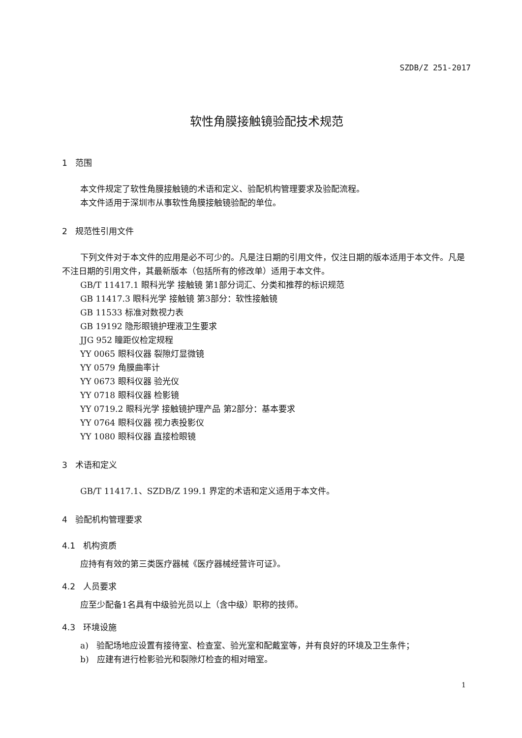SZDB/Z 251-2017
软性角膜接触镜验配技术规范
1 范围
本文件规定了软性角膜接触镜的术语和定义、验配机构管理要求及验配流程。
本文件适用于深圳市从事软性角膜接触镜验配的单位。
2 规范性引用文件
下列文件对于本文件的应用是必不可少的。凡是注日期的引用文件，仅注日期的版本适用于本文件。凡是不注日期的引用文件，其最新版本（包括所有的修改单）适用于本文件。
GB/T 11417.1 眼科光学 接触镜 第1部分词汇、分类和推荐的标识规范
GB 11417.3 眼科光学 接触镜 第3部分：软性接触镜
GB 11533 标准对数视力表
GB 19192 隐形眼镜护理液卫生要求
JJG 952 瞳距仪检定规程
YY 0065 眼科仪器 裂隙灯显微镜
YY 0579 角膜曲率计
YY 0673 眼科仪器 验光仪
YY 0718 眼科仪器 检影镜
YY 0719.2 眼科光学 接触镜护理产品 第2部分：基本要求
YY 0764 眼科仪器 视力表投影仪
YY 1080 眼科仪器 直接检眼镜
3 术语和定义
GB/T 11417.1、SZDB/Z 199.1 界定的术语和定义适用于本文件。
4 验配机构管理要求
4.1 机构资质
应持有有效的第三类医疗器械《医疗器械经营许可证》。
4.2 人员要求
应至少配备1名具有中级验光员以上（含中级）职称的技师。
4.3 环境设施
a) 验配场地应设置有接待室、检查室、验光室和配戴室等，并有良好的环境及卫生条件；
b) 应建有进行检影验光和裂隙灯检查的相对暗室。
1